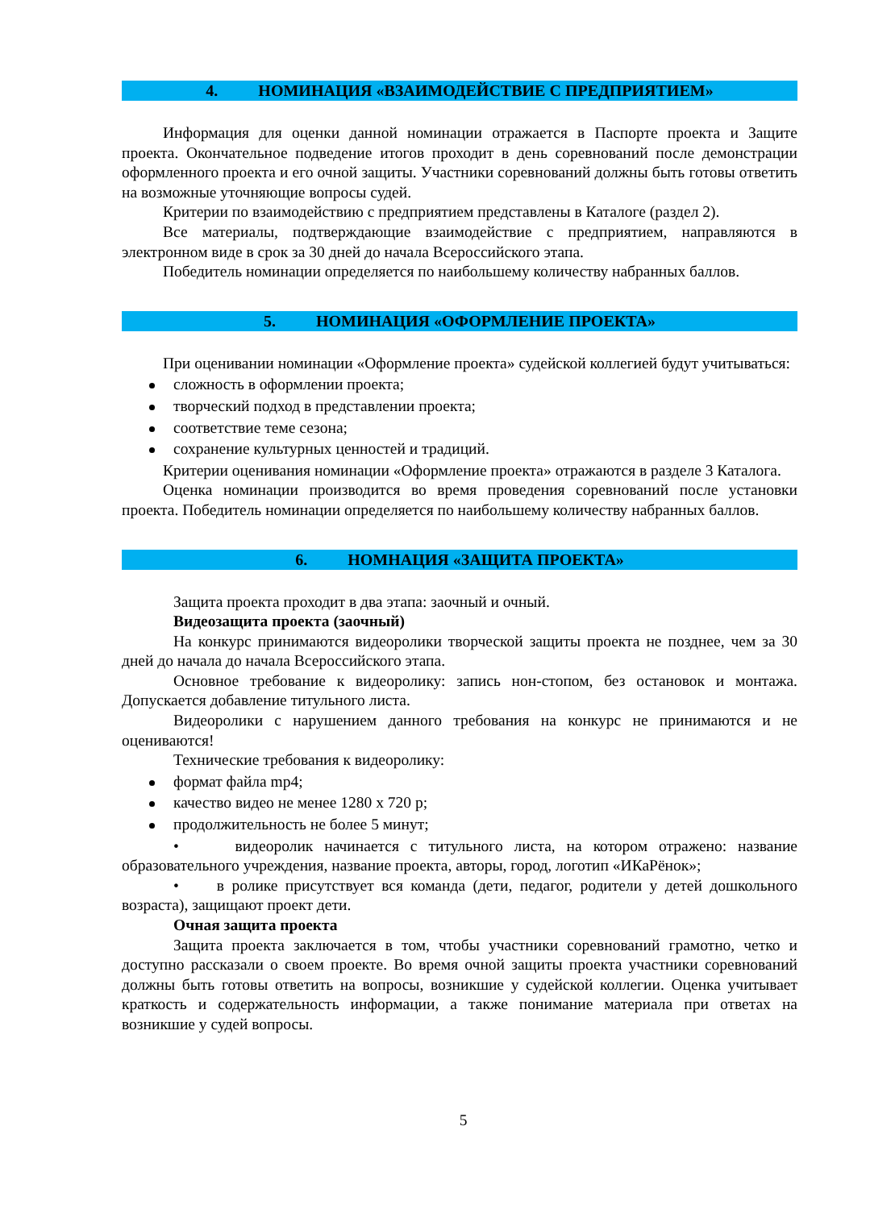4. НОМИНАЦИЯ «ВЗАИМОДЕЙСТВИЕ С ПРЕДПРИЯТИЕМ»
Информация для оценки данной номинации отражается в Паспорте проекта и Защите проекта. Окончательное подведение итогов проходит в день соревнований после демонстрации оформленного проекта и его очной защиты. Участники соревнований должны быть готовы ответить на возможные уточняющие вопросы судей.
Критерии по взаимодействию с предприятием представлены в Каталоге (раздел 2).
Все материалы, подтверждающие взаимодействие с предприятием, направляются в электронном виде в срок за 30 дней до начала Всероссийского этапа.
Победитель номинации определяется по наибольшему количеству набранных баллов.
5. НОМИНАЦИЯ «ОФОРМЛЕНИЕ ПРОЕКТА»
При оценивании номинации «Оформление проекта» судейской коллегией будут учитываться:
сложность в оформлении проекта;
творческий подход в представлении проекта;
соответствие теме сезона;
сохранение культурных ценностей и традиций.
Критерии оценивания номинации «Оформление проекта» отражаются в разделе 3 Каталога.
Оценка номинации производится во время проведения соревнований после установки проекта. Победитель номинации определяется по наибольшему количеству набранных баллов.
6. НОМНАЦИЯ «ЗАЩИТА ПРОЕКТА»
Защита проекта проходит в два этапа: заочный и очный.
Видеозащита проекта (заочный)
На конкурс принимаются видеоролики творческой защиты проекта не позднее, чем за 30 дней до начала до начала Всероссийского этапа.
Основное требование к видеоролику: запись нон-стопом, без остановок и монтажа. Допускается добавление титульного листа.
Видеоролики с нарушением данного требования на конкурс не принимаются и не оцениваются!
Технические требования к видеоролику:
формат файла mp4;
качество видео не менее 1280 х 720 p;
продолжительность не более 5 минут;
• видеоролик начинается с титульного листа, на котором отражено: название образовательного учреждения, название проекта, авторы, город, логотип «ИКаРёнок»;
• в ролике присутствует вся команда (дети, педагог, родители у детей дошкольного возраста), защищают проект дети.
Очная защита проекта
Защита проекта заключается в том, чтобы участники соревнований грамотно, четко и доступно рассказали о своем проекте. Во время очной защиты проекта участники соревнований должны быть готовы ответить на вопросы, возникшие у судейской коллегии. Оценка учитывает краткость и содержательность информации, а также понимание материала при ответах на возникшие у судей вопросы.
5